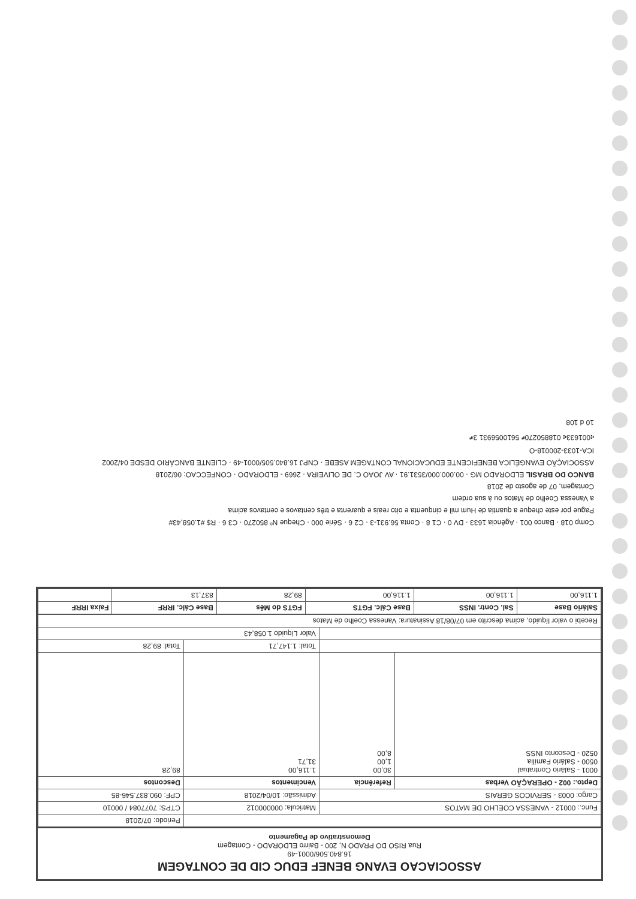ASSOCIACAO EVANG BENEF EDUC CID DE CONTAGEM
16.840.506/0001-49
Rua RISO DO PRADO N, 200 - Bairro ELDORADO - Contagem
Demonstrativo de Pagamento
| | | | Periodo: 07/2018 |
| Func.: 00012 - VANESSA COELHO DE MATOS | | Matricula: 000000012 | CTPS: 7077084 / 00010 |
| Cargo: 0003 - SERVICOS GERAIS | | Admissão: 10/04/2018 | CPF: 090.837.546-85 |
| Depto.: 002 - OPERAÇÃO Verbas | Referência | Vencimentos | Descontos |
| 0001 - Salário Contratual 0500 - Salário Família 0520 - Desconto INSS | 30,00 1,00 8,00 | 1.116,00 31,71 | 89,28 |
| | | Total: 1.147,71 | Total: 89,28 |
| | | Valor Líquido 1.058,43 | |
| Recebi o valor líquido, acima descrito em 07/08/18 Assinatura: Vanessa Coelho de Matos | | | |
| Salário Base | Sal. Contr. INSS | Base Cálc. FGTS | FGTS do Mês | Base Cálc. IRRF | Faixa IRRF |
| --- | --- | --- | --- | --- | --- |
| 1.116,00 | 1.116,00 | 1.116,00 | 89,28 | 837,13 | |
Comp 018 · Banco 001 · Agência 1633 · DV 0 · C1 8 · Conta 56.931-3 · C2 6 · Série 000 · Cheque Nº 850270 · C3 6 · R$ #1.058,43#
Pague por este cheque a quantia de Hum mil e cinquenta e oito reais e quarenta e três centavos e centavos acima
a Vanessa Coelho de Matos ou à sua ordem
Contagem, 07 de agosto de 2018
BANCO DO BRASIL ELDORADO MG · 00.000.000/3531.91 · AV JOAO C. DE OLIVEIRA · 2669 - ELDORADO · CONFECCAO: 06/2018
ASSOCIAÇÃO EVANGÉLICA BENEFICENTE EDUCACIONAL CONTAGEM ASEBE · CNPJ 16.840.505/0001-49 · CLIENTE BANCÁRIO DESDE 04/2002
ICA-1033-200018-O
⑆001633⑆ 018850270⑈ 5610056931 3⑈
10 d 108